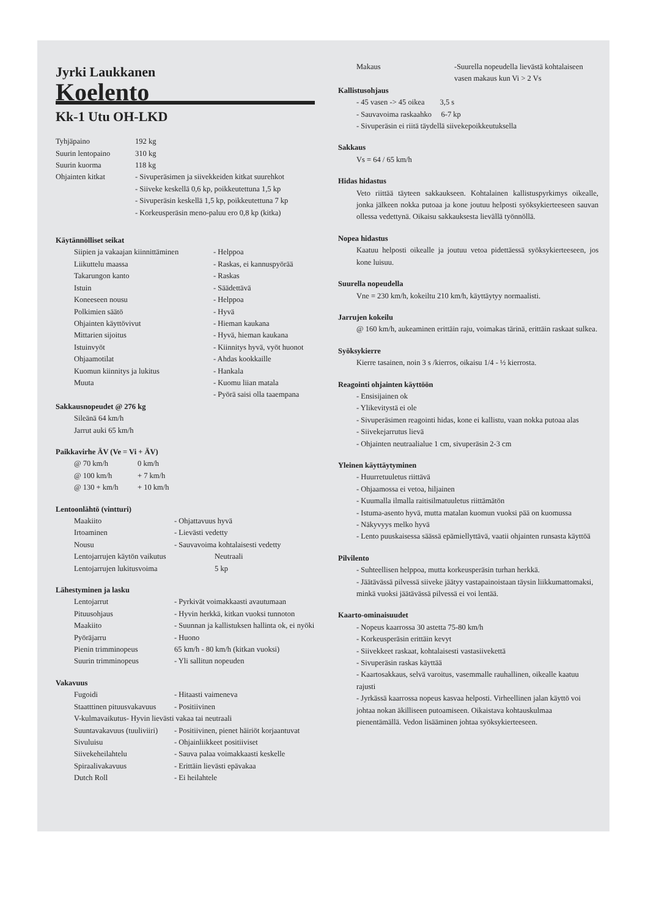Jyrki Laukkanen
Koelento
Kk-1 Utu OH-LKD
| Tyhjäpaino | 192 kg |
| Suurin lentopaino | 310 kg |
| Suurin kuorma | 118 kg |
| Ohjainten kitkat | - Sivuperäsimen ja siivekkeiden kitkat suurehkot - Siiveke keskellä 0,6 kp, poikkeutettuna 1,5 kp - Sivuperäsin keskellä 1,5 kp, poikkeutettuna 7 kp - Korkeusperäsin meno-paluu ero 0,8 kp (kitka) |
Käytännölliset seikat
| Siipien ja vakaajan kiinnittäminen | - Helppoa |
| Liikuttelu maassa | - Raskas, ei kannuspyörää |
| Takarungon kanto | - Raskas |
| Istuin | - Säädettävä |
| Koneeseen nousu | - Helppoa |
| Polkimien säätö | - Hyvä |
| Ohjainten käyttövivut | - Hieman kaukana |
| Mittarien sijoitus | - Hyvä, hieman kaukana |
| Istuinvyöt | - Kiinnitys hyvä, vyöt huonot |
| Ohjaamotilat | - Ahdas kookkaille |
| Kuomun kiinnitys ja lukitus | - Hankala |
| Muuta | - Kuomu liian matala - Pyörä saisi olla taaempana |
Sakkausnopeudet @ 276 kg
Sileänä 64 km/h
Jarrut auki 65 km/h
Paikkavirhe ÄV (Ve = Vi + ÄV)
| @ 70 km/h | 0 km/h |
| @ 100 km/h | + 7 km/h |
| @ 130 + km/h | + 10 km/h |
Lentoonlähtö (vintturi)
| Maakiito | - Ohjattavuus hyvä |
| Irtoaminen | - Lievästi vedetty |
| Nousu | - Sauvavoima kohtalaisesti vedetty |
| Lentojarrujen käytön vaikutus | Neutraali |
| Lentojarrujen lukitusvoima | 5 kp |
Lähestyminen ja lasku
| Lentojarrut | - Pyrkivät voimakkaasti avautumaan |
| Pituusohjaus | - Hyvin herkkä, kitkan vuoksi tunnoton |
| Maakiito | - Suunnan ja kallistuksen hallinta ok, ei nyöki |
| Pyöräjarru | - Huono |
| Pienin trimminopeus | 65 km/h - 80 km/h (kitkan vuoksi) |
| Suurin trimminopeus | - Yli sallitun nopeuden |
Vakavuus
| Fugoidi | - Hitaasti vaimeneva |
| Staatttinen pituusvakavuus | - Positiivinen |
| V-kulmavaikutus- Hyvin lievästi vakaa tai neutraali | |
| Suuntavakavuus (tuuliviiri) | - Positiivinen, pienet häiriöt korjaantuvat |
| Sivuluisu | - Ohjainliikkeet positiiviset |
| Siivekeheilahtelu | - Sauva palaa voimakkaasti keskelle |
| Spiraalivakavuus | - Erittäin lievästi epävakaa |
| Dutch Roll | - Ei heilahtele |
| Makaus | -Suurella nopeudella lievästä kohtalaiseen vasen makaus kun Vi > 2 Vs |
Kallistusohjaus
- 45 vasen -> 45 oikea 3,5 s
- Sauvavoima raskaahko 6-7 kp
- Sivuperäsin ei riitä täydellä siivekepoikkeutuksella
Sakkaus
Vs = 64 / 65 km/h
Hidas hidastus
Veto riittää täyteen sakkaukseen. Kohtalainen kallistuspyrkimys oikealle, jonka jälkeen nokka putoaa ja kone joutuu helposti syöksykierteeseen sauvan ollessa vedettynä. Oikaisu sakkauksesta lievällä työnnöllä.
Nopea hidastus
Kaatuu helposti oikealle ja joutuu vetoa pidettäessä syöksykierteeseen, jos kone luisuu.
Suurella nopeudella
Vne = 230 km/h, kokeiltu 210 km/h, käyttäytyy normaalisti.
Jarrujen kokeilu
@ 160 km/h, aukeaminen erittäin raju, voimakas tärinä, erittäin raskaat sulkea.
Syöksykierre
Kierre tasainen, noin 3 s /kierros, oikaisu 1/4 - ½ kierrosta.
Reagointi ohjainten käyttöön
- Ensisijainen ok
- Ylikevitystä ei ole
- Sivuperäsimen reagointi hidas, kone ei kallistu, vaan nokka putoaa alas
- Siivekejarrutus lievä
- Ohjainten neutraalialue 1 cm, sivuperäsin 2-3 cm
Yleinen käyttäytyminen
- Huurretuuletus riittävä
- Ohjaamossa ei vetoa, hiljainen
- Kuumalla ilmalla raitisilmatuuletus riittämätön
- Istuma-asento hyvä, mutta matalan kuomun vuoksi pää on kuomussa
- Näkyvyys melko hyvä
- Lento puuskaisessa säässä epämiellyttävä, vaatii ohjainten runsasta käyttöä
Pilvilento
- Suhteellisen helppoa, mutta korkeusperäsin turhan herkkä.
- Jäätävässä pilvessä siiveke jäätyy vastapainoistaan täysin liikkumattomaksi, minkä vuoksi jäätävässä pilvessä ei voi lentää.
Kaarto-ominaisuudet
- Nopeus kaarrossa 30 astetta 75-80 km/h
- Korkeusperäsin erittäin kevyt
- Siivekkeet raskaat, kohtalaisesti vastasiivekettä
- Sivuperäsin raskas käyttää
- Kaartosakkaus, selvä varoitus, vasemmalle rauhallinen, oikealle kaatuu rajusti
- Jyrkässä kaarrossa nopeus kasvaa helposti. Virheellinen jalan käyttö voi johtaa nokan äkilliseen putoamiseen. Oikaistava kohtauskulmaa pienentämällä. Vedon lisääminen johtaa syöksykierteeseen.